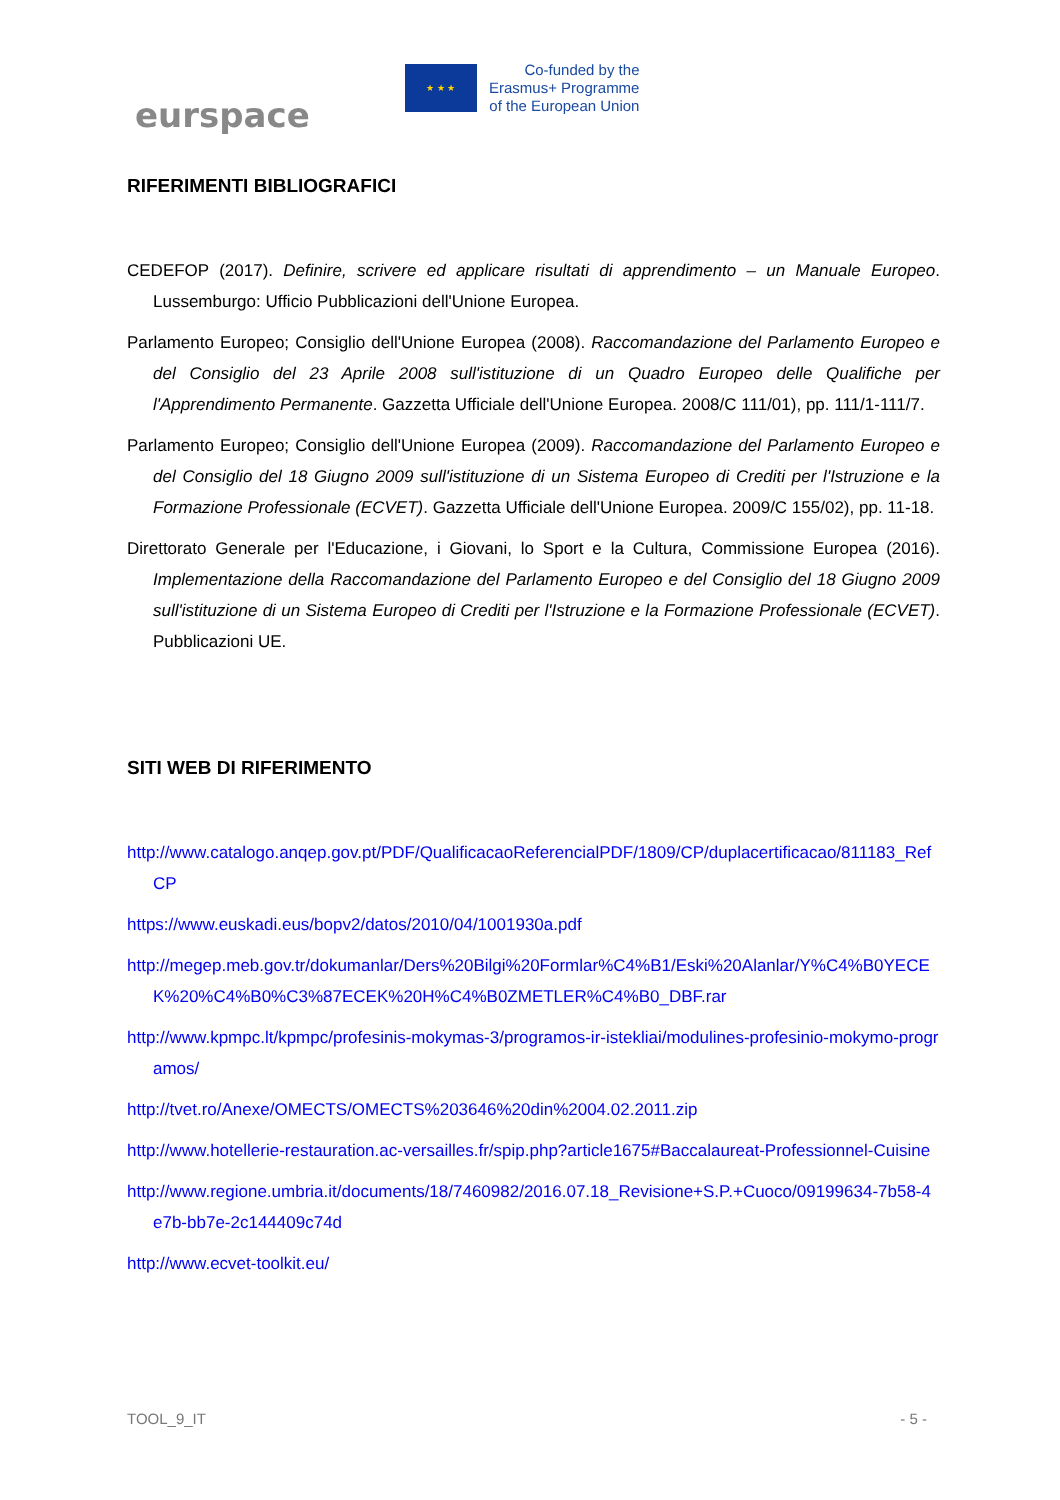eurspace
★ ★ ★
Co-funded by the
Erasmus+ Programme
of the European Union
RIFERIMENTI BIBLIOGRAFICI
CEDEFOP (2017). Definire, scrivere ed applicare risultati di apprendimento – un Manuale Europeo. Lussemburgo: Ufficio Pubblicazioni dell'Unione Europea.
Parlamento Europeo; Consiglio dell'Unione Europea (2008). Raccomandazione del Parlamento Europeo e del Consiglio del 23 Aprile 2008 sull'istituzione di un Quadro Europeo delle Qualifiche per l'Apprendimento Permanente. Gazzetta Ufficiale dell'Unione Europea. 2008/C 111/01), pp. 111/1-111/7.
Parlamento Europeo; Consiglio dell'Unione Europea (2009). Raccomandazione del Parlamento Europeo e del Consiglio del 18 Giugno 2009 sull'istituzione di un Sistema Europeo di Crediti per l'Istruzione e la Formazione Professionale (ECVET). Gazzetta Ufficiale dell'Unione Europea. 2009/C 155/02), pp. 11-18.
Direttorato Generale per l'Educazione, i Giovani, lo Sport e la Cultura, Commissione Europea (2016). Implementazione della Raccomandazione del Parlamento Europeo e del Consiglio del 18 Giugno 2009 sull'istituzione di un Sistema Europeo di Crediti per l'Istruzione e la Formazione Professionale (ECVET). Pubblicazioni UE.
SITI WEB DI RIFERIMENTO
http://www.catalogo.anqep.gov.pt/PDF/QualificacaoReferencialPDF/1809/CP/duplacertificacao/811183_RefCP
https://www.euskadi.eus/bopv2/datos/2010/04/1001930a.pdf
http://megep.meb.gov.tr/dokumanlar/Ders%20Bilgi%20Formlar%C4%B1/Eski%20Alanlar/Y%C4%B0YECEK%20%C4%B0%C3%87ECEK%20H%C4%B0ZMETLER%C4%B0_DBF.rar
http://www.kpmpc.lt/kpmpc/profesinis-mokymas-3/programos-ir-istekliai/modulines-profesinio-mokymo-programos/
http://tvet.ro/Anexe/OMECTS/OMECTS%203646%20din%2004.02.2011.zip
http://www.hotellerie-restauration.ac-versailles.fr/spip.php?article1675#Baccalaureat-Professionnel-Cuisine
http://www.regione.umbria.it/documents/18/7460982/2016.07.18_Revisione+S.P.+Cuoco/09199634-7b58-4e7b-bb7e-2c144409c74d
http://www.ecvet-toolkit.eu/
TOOL_9_IT - 5 -